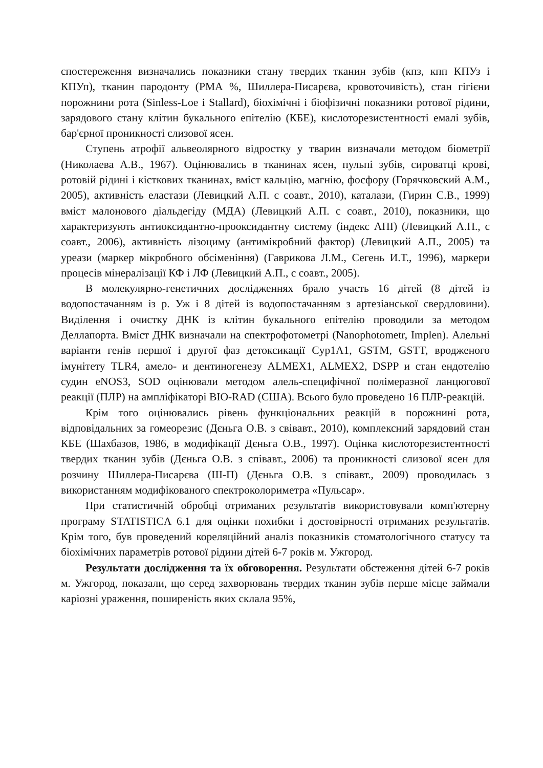спостереження визначались показники стану твердих тканин зубів (кпз, кпп КПУз і КПУп), тканин пародонту (РМА %, Шиллера-Писарєва, кровоточивість), стан гігієни порожнини рота (Sinless-Loe і Stallard), біохімічні і біофізичні показники ротової рідини, зарядового стану клітин букального епітелію (КБЕ), кислоторезистентності емалі зубів, бар'єрної проникності слизової ясен.
Ступень атрофії альвеолярного відростку у тварин визначали методом біометрії (Николаева А.В., 1967). Оцінювались в тканинах ясен, пульпі зубів, сироватці крові, ротовій рідині і кісткових тканинах, вміст кальцію, магнію, фосфору (Горячковский А.М., 2005), активність еластази (Левицкий А.П. с соавт., 2010), каталази, (Гирин С.В., 1999) вміст малонового діальдегіду (МДА) (Левицкий А.П. с соавт., 2010), показники, що характеризують антиоксидантно-прооксидантну систему (індекс АПІ) (Левицкий А.П., с соавт., 2006), активність лізоциму (антимікробний фактор) (Левицкий А.П., 2005) та уреази (маркер мікробного обсіменіння) (Гаврикова Л.М., Сегень И.Т., 1996), маркери процесів мінералізації КФ і ЛФ (Левицкий А.П., с соавт., 2005).
В молекулярно-генетичних дослідженнях брало участь 16 дітей (8 дітей із водопостачанням із р. Уж і 8 дітей із водопостачанням з артезіанської свердловини). Виділення і очистку ДНК із клітин букального епітелію проводили за методом Деллапорта. Вміст ДНК визначали на спектрофотометрі (Nanophotometr, Implen). Алельні варіанти генів першої і другої фаз детоксикації Cyp1A1, GSTM, GSTT, вродженого імунітету TLR4, амело- и дентиногенезу ALMEX1, ALMEX2, DSPP и стан ендотелію судин eNOS3, SOD оцінювали методом алель-специфічної полімеразної ланцюгової реакції (ПЛР) на ампліфікаторі BIO-RAD (США). Всього було проведено 16 ПЛР-реакцій.
Крім того оцінювались рівень функціональних реакцій в порожнині рота, відповідальних за гомеорезис (Дєньга О.В. з свівавт., 2010), комплексний зарядовий стан КБЕ (Шахбазов, 1986, в модифікації Дєньга О.В., 1997). Оцінка кислоторезистентності твердих тканин зубів (Дєньга О.В. з співавт., 2006) та проникності слизової ясен для розчину Шиллера-Писарєва (Ш-П) (Дєньга О.В. з співавт., 2009) проводилась з використанням модифікованого спектроколориметра «Пульсар».
При статистичній обробці отриманих результатів використовували комп'ютерну програму STATISTICA 6.1 для оцінки похибки і достовірності отриманих результатів. Крім того, був проведений кореляційний аналіз показників стоматологічного статусу та біохімічних параметрів ротової рідини дітей 6-7 років м. Ужгород.
Результати дослідження та їх обговорення. Результати обстеження дітей 6-7 років м. Ужгород, показали, що серед захворювань твердих тканин зубів перше місце займали каріозні ураження, поширеність яких склала 95%,